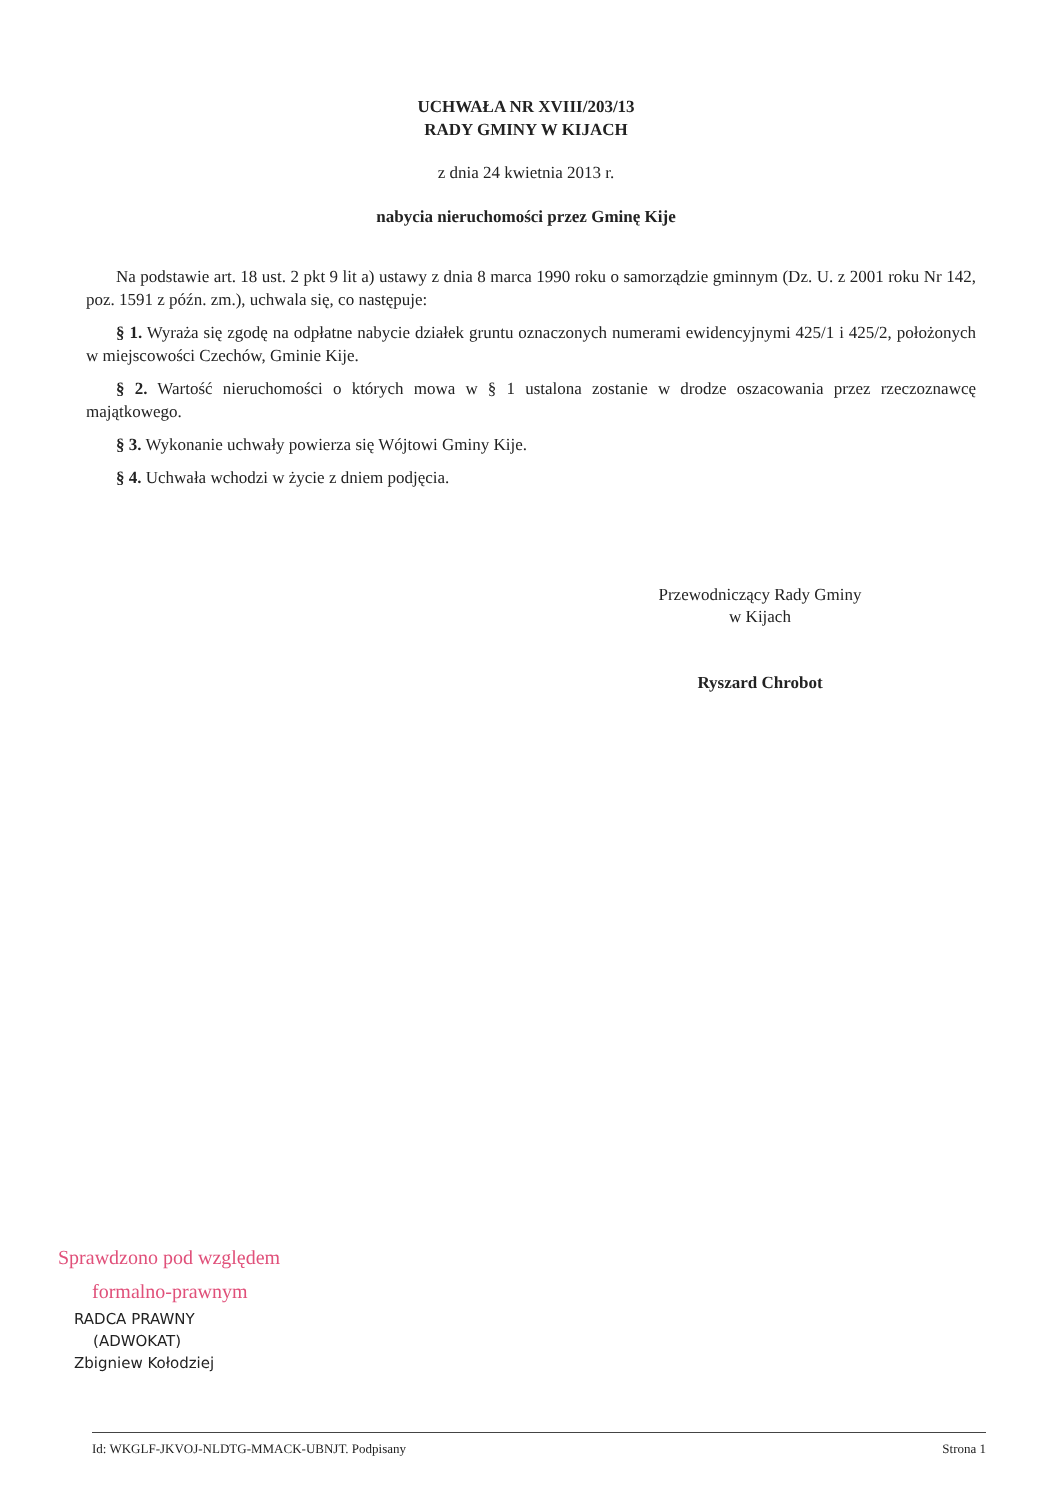UCHWAŁA NR XVIII/203/13
RADY GMINY W KIJACH
z dnia 24 kwietnia 2013 r.
nabycia nieruchomości przez Gminę Kije
Na podstawie art. 18 ust. 2 pkt 9 lit a) ustawy z dnia 8 marca 1990 roku o samorządzie gminnym (Dz. U. z 2001 roku Nr 142, poz. 1591 z późn. zm.), uchwala się, co następuje:
§ 1. Wyraża się zgodę na odpłatne nabycie działek gruntu oznaczonych numerami ewidencyjnymi 425/1 i 425/2, położonych w miejscowości Czechów, Gminie Kije.
§ 2. Wartość nieruchomości o których mowa w § 1 ustalona zostanie w drodze oszacowania przez rzeczoznawcę majątkowego.
§ 3. Wykonanie uchwały powierza się Wójtowi Gminy Kije.
§ 4. Uchwała wchodzi w życie z dniem podjęcia.
Przewodniczący Rady Gminy
w Kijach
Ryszard Chrobot
Sprawdzono pod względem
formalno-prawnym
RADCA PRAWNY
(ADWOKAT)
Zbigniew Kołodziej
Id: WKGLF-JKVOJ-NLDTG-MMACK-UBNJT. Podpisany Strona 1